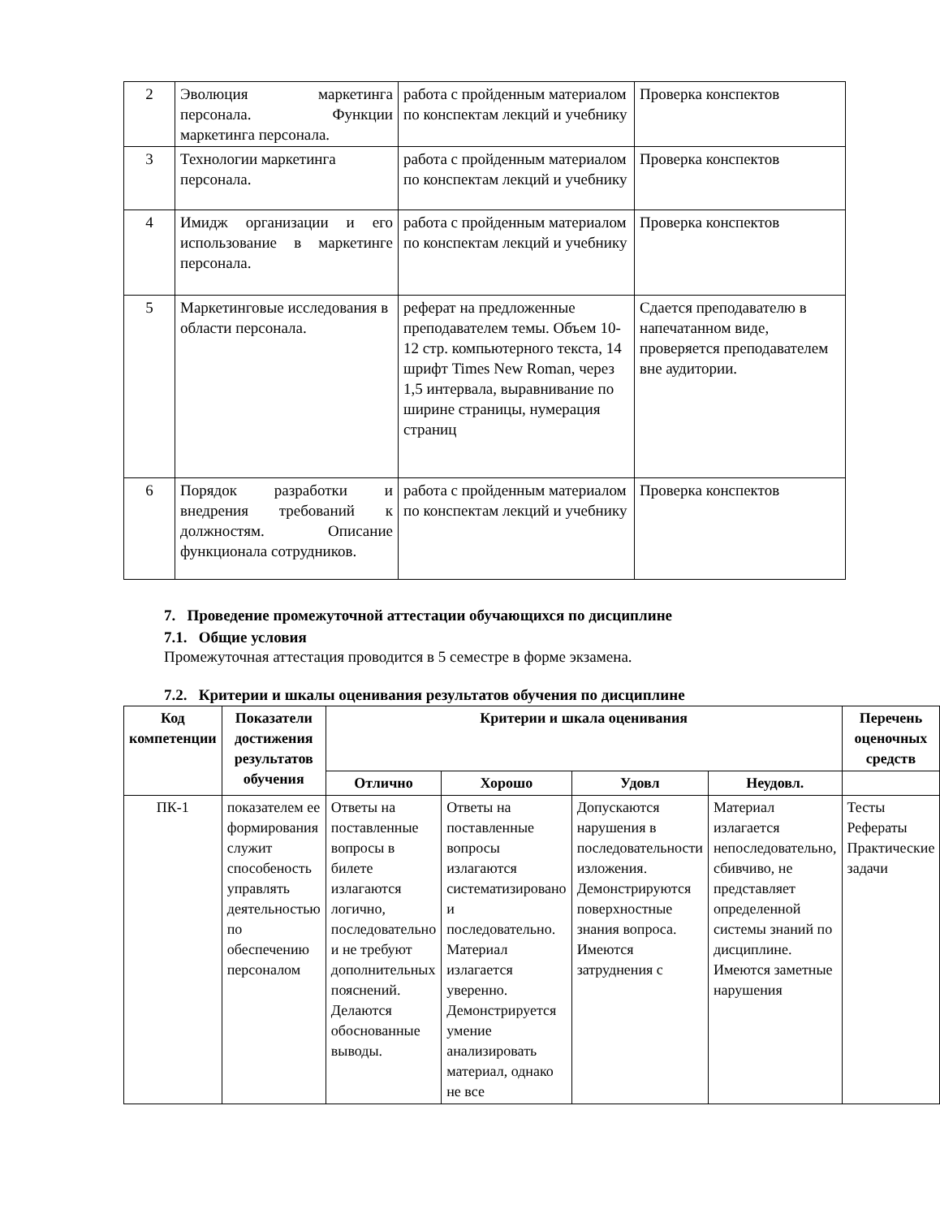| 2 | Эволюция маркетинга персонала. Функции маркетинга персонала. | работа с пройденным материалом по конспектам лекций и учебнику | Проверка конспектов |
| 3 | Технологии маркетинга персонала. | работа с пройденным материалом по конспектам лекций и учебнику | Проверка конспектов |
| 4 | Имидж организации и его использование в маркетинге персонала. | работа с пройденным материалом по конспектам лекций и учебнику | Проверка конспектов |
| 5 | Маркетинговые исследования в области персонала. | реферат на предложенные преподавателем темы. Объем 10-12 стр. компьютерного текста, 14 шрифт Times New Roman, через 1,5 интервала, выравнивание по ширине страницы, нумерация страниц | Сдается преподавателю в напечатанном виде, проверяется преподавателем вне аудитории. |
| 6 | Порядок разработки и внедрения требований к должностям. Описание функционала сотрудников. | работа с пройденным материалом по конспектам лекций и учебнику | Проверка конспектов |
7. Проведение промежуточной аттестации обучающихся по дисциплине
7.1. Общие условия
Промежуточная аттестация проводится в 5 семестре в форме экзамена.
7.2. Критерии и шкалы оценивания результатов обучения по дисциплине
| Код компетенции | Показатели достижения результатов обучения | Критерии и шкала оценивания | | | | Перечень оценочных средств |
| --- | --- | --- | --- | --- | --- | --- |
| | | Отлично | Хорошо | Удовл | Неудовл. | |
| ПК-1 | показателем ее формирования служит способеность управлять деятельностью по обеспечению персоналом | Ответы на поставленные вопросы в билете излагаются логично, последовательно и не требуют дополнительных пояснений. Делаются обоснованные выводы. | Ответы на поставленные вопросы излагаются систематизировано и последовательно. Материал излагается уверенно. Демонстрируется умение анализировать материал, однако не все | Допускаются нарушения в последовательности изложения. Демонстрируются поверхностные знания вопроса. Имеются затруднения с | Материал излагается непоследовательно, сбивчиво, не представляет определенной системы знаний по дисциплине. Имеются заметные нарушения | Тесты Рефераты Практические задачи |